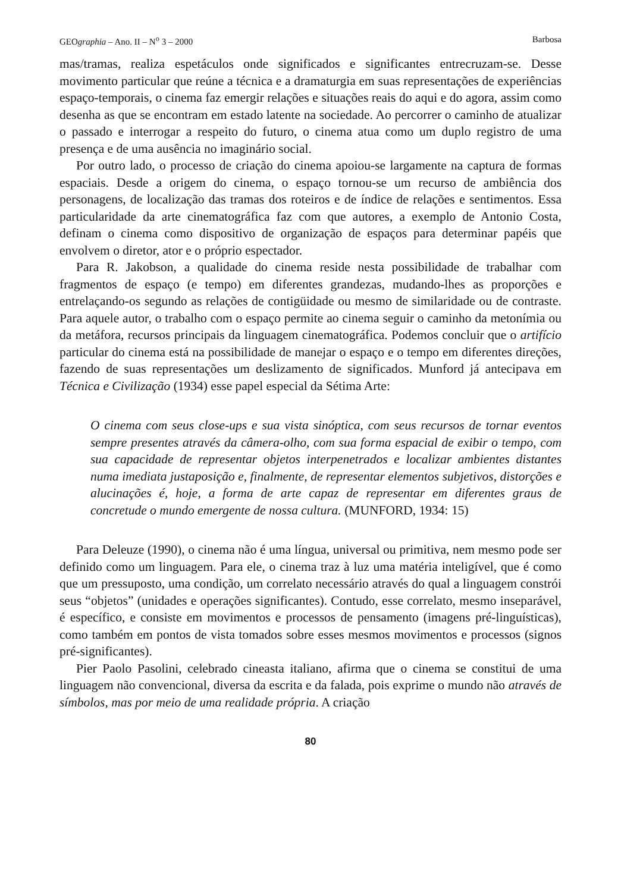GEOgraphia – Ano. II – N<sup>o</sup> 3 – 2000 Barbosa
mas/tramas, realiza espetáculos onde significados e significantes entrecruzam-se. Desse movimento particular que reúne a técnica e a dramaturgia em suas representações de experiências espaço-temporais, o cinema faz emergir relações e situações reais do aqui e do agora, assim como desenha as que se encontram em estado latente na sociedade. Ao percorrer o caminho de atualizar o passado e interrogar a respeito do futuro, o cinema atua como um duplo registro de uma presença e de uma ausência no imaginário social.
Por outro lado, o processo de criação do cinema apoiou-se largamente na captura de formas espaciais. Desde a origem do cinema, o espaço tornou-se um recurso de ambiência dos personagens, de localização das tramas dos roteiros e de índice de relações e sentimentos. Essa particularidade da arte cinematográfica faz com que autores, a exemplo de Antonio Costa, definam o cinema como dispositivo de organização de espaços para determinar papéis que envolvem o diretor, ator e o próprio espectador.
Para R. Jakobson, a qualidade do cinema reside nesta possibilidade de trabalhar com fragmentos de espaço (e tempo) em diferentes grandezas, mudando-lhes as proporções e entrelaçando-os segundo as relações de contigüidade ou mesmo de similaridade ou de contraste. Para aquele autor, o trabalho com o espaço permite ao cinema seguir o caminho da metonímia ou da metáfora, recursos principais da linguagem cinematográfica. Podemos concluir que o artifício particular do cinema está na possibilidade de manejar o espaço e o tempo em diferentes direções, fazendo de suas representações um deslizamento de significados. Munford já antecipava em Técnica e Civilização (1934) esse papel especial da Sétima Arte:
O cinema com seus close-ups e sua vista sinóptica, com seus recursos de tornar eventos sempre presentes através da câmera-olho, com sua forma espacial de exibir o tempo, com sua capacidade de representar objetos interpenetrados e localizar ambientes distantes numa imediata justaposição e, finalmente, de representar elementos subjetivos, distorções e alucinações é, hoje, a forma de arte capaz de representar em diferentes graus de concretude o mundo emergente de nossa cultura. (MUNFORD, 1934: 15)
Para Deleuze (1990), o cinema não é uma língua, universal ou primitiva, nem mesmo pode ser definido como um linguagem. Para ele, o cinema traz à luz uma matéria inteligível, que é como que um pressuposto, uma condição, um correlato necessário através do qual a linguagem constrói seus “objetos” (unidades e operações significantes). Contudo, esse correlato, mesmo inseparável, é específico, e consiste em movimentos e processos de pensamento (imagens pré-linguísticas), como também em pontos de vista tomados sobre esses mesmos movimentos e processos (signos pré-significantes).
Pier Paolo Pasolini, celebrado cineasta italiano, afirma que o cinema se constitui de uma linguagem não convencional, diversa da escrita e da falada, pois exprime o mundo não através de símbolos, mas por meio de uma realidade própria. A criação
80